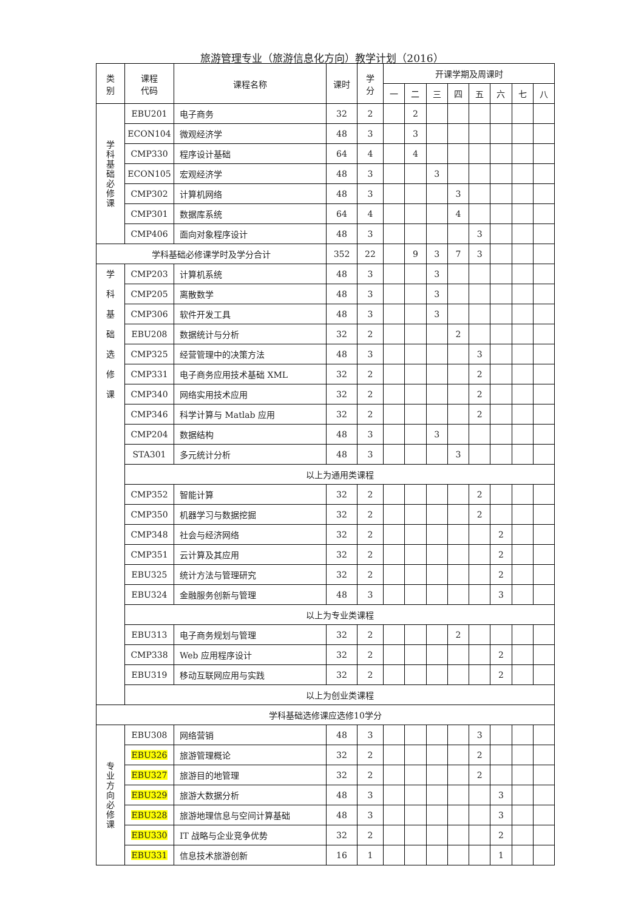旅游管理专业（旅游信息化方向）教学计划（2016）
| 类 别 | 课程 代码 | 课程名称 | 课时 | 学 分 | 开课学期及周课时 | | | | | | | |
| --- | --- | --- | --- | --- | --- | --- | --- | --- | --- | --- | --- | --- |
| | | | | | 一 | 二 | 三 | 四 | 五 | 六 | 七 | 八 |
| 学 科 基 础 必 修 课 | EBU201 | 电子商务 | 32 | 2 | | 2 | | | | | | |
| | ECON104 | 微观经济学 | 48 | 3 | | 3 | | | | | | |
| | CMP330 | 程序设计基础 | 64 | 4 | | 4 | | | | | | |
| | ECON105 | 宏观经济学 | 48 | 3 | | | 3 | | | | | |
| | CMP302 | 计算机网络 | 48 | 3 | | | | 3 | | | | |
| | CMP301 | 数据库系统 | 64 | 4 | | | | 4 | | | | |
| | CMP406 | 面向对象程序设计 | 48 | 3 | | | | | 3 | | | |
| 学科基础必修课学时及学分合计 | | | 352 | 22 | | 9 | 3 | 7 | 3 | | | |
| 学 科 基 础 选 修 课 | CMP203 | 计算机系统 | 48 | 3 | | | 3 | | | | | |
| | CMP205 | 离散数学 | 48 | 3 | | | 3 | | | | | |
| | CMP306 | 软件开发工具 | 48 | 3 | | | 3 | | | | | |
| | EBU208 | 数据统计与分析 | 32 | 2 | | | | 2 | | | | |
| | CMP325 | 经营管理中的决策方法 | 48 | 3 | | | | | 3 | | | |
| | CMP331 | 电子商务应用技术基础 XML | 32 | 2 | | | | | 2 | | | |
| | CMP340 | 网络实用技术应用 | 32 | 2 | | | | | 2 | | | |
| | CMP346 | 科学计算与 Matlab 应用 | 32 | 2 | | | | | 2 | | | |
| | CMP204 | 数据结构 | 48 | 3 | | | 3 | | | | | |
| | STA301 | 多元统计分析 | 48 | 3 | | | | 3 | | | | |
| | 以上为通用类课程 | | | | | | | | | | | |
| | CMP352 | 智能计算 | 32 | 2 | | | | | 2 | | | |
| | CMP350 | 机器学习与数据挖掘 | 32 | 2 | | | | | 2 | | | |
| | CMP348 | 社会与经济网络 | 32 | 2 | | | | | | 2 | | |
| | CMP351 | 云计算及其应用 | 32 | 2 | | | | | | 2 | | |
| | EBU325 | 统计方法与管理研究 | 32 | 2 | | | | | | 2 | | |
| | EBU324 | 金融服务创新与管理 | 48 | 3 | | | | | | 3 | | |
| | 以上为专业类课程 | | | | | | | | | | | |
| | EBU313 | 电子商务规划与管理 | 32 | 2 | | | | 2 | | | | |
| | CMP338 | Web 应用程序设计 | 32 | 2 | | | | | | 2 | | |
| | EBU319 | 移动互联网应用与实践 | 32 | 2 | | | | | | 2 | | |
| | 以上为创业类课程 | | | | | | | | | | | |
| 学科基础选修课应选修10学分 | | | | | | | | | | | | |
| 专 业 方 向 必 修 课 | EBU308 | 网络营销 | 48 | 3 | | | | | 3 | | | |
| | EBU326 | 旅游管理概论 | 32 | 2 | | | | | 2 | | | |
| | EBU327 | 旅游目的地管理 | 32 | 2 | | | | | 2 | | | |
| | EBU329 | 旅游大数据分析 | 48 | 3 | | | | | | 3 | | |
| | EBU328 | 旅游地理信息与空间计算基础 | 48 | 3 | | | | | | 3 | | |
| | EBU330 | IT 战略与企业竞争优势 | 32 | 2 | | | | | | 2 | | |
| | EBU331 | 信息技术旅游创新 | 16 | 1 | | | | | | 1 | | |